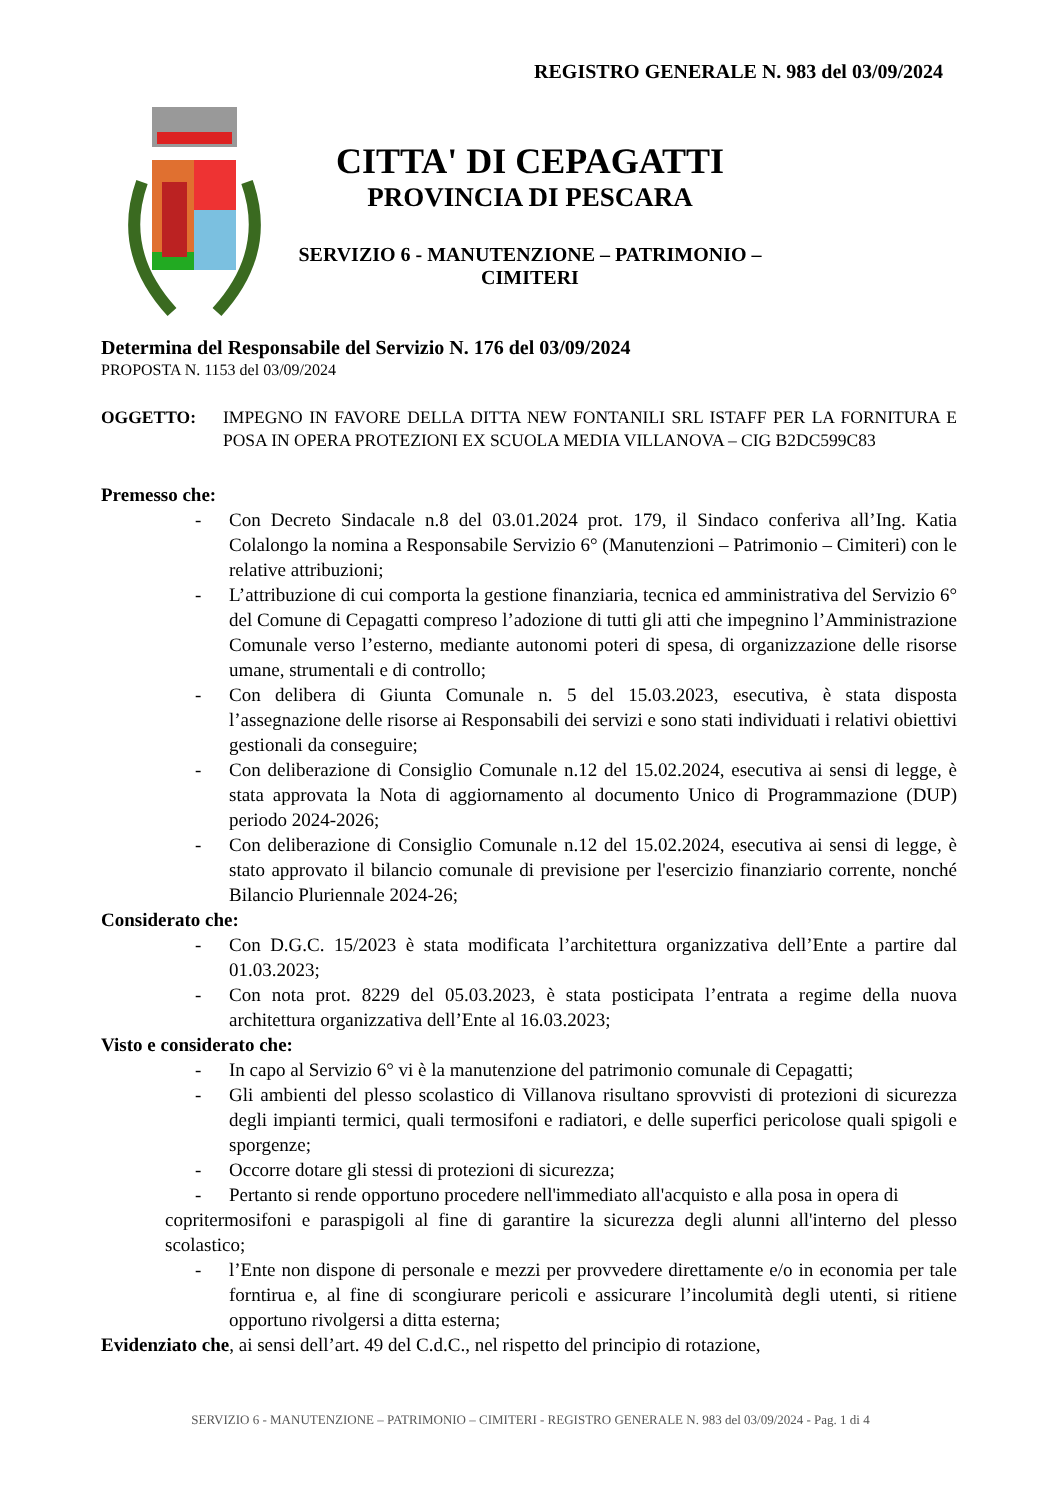REGISTRO GENERALE N. 983 del 03/09/2024
CITTA' DI CEPAGATTI
PROVINCIA DI PESCARA
SERVIZIO 6 - MANUTENZIONE – PATRIMONIO –
CIMITERI
Determina del Responsabile del Servizio N. 176 del 03/09/2024
PROPOSTA N. 1153 del 03/09/2024
OGGETTO: IMPEGNO IN FAVORE DELLA DITTA NEW FONTANILI SRL ISTAFF PER LA FORNITURA E POSA IN OPERA PROTEZIONI EX SCUOLA MEDIA VILLANOVA – CIG B2DC599C83
Premesso che:
- Con Decreto Sindacale n.8 del 03.01.2024 prot. 179, il Sindaco conferiva all’Ing. Katia Colalongo la nomina a Responsabile Servizio 6° (Manutenzioni – Patrimonio – Cimiteri) con le relative attribuzioni;
- L’attribuzione di cui comporta la gestione finanziaria, tecnica ed amministrativa del Servizio 6° del Comune di Cepagatti compreso l’adozione di tutti gli atti che impegnino l’Amministrazione Comunale verso l’esterno, mediante autonomi poteri di spesa, di organizzazione delle risorse umane, strumentali e di controllo;
- Con delibera di Giunta Comunale n. 5 del 15.03.2023, esecutiva, è stata disposta l’assegnazione delle risorse ai Responsabili dei servizi e sono stati individuati i relativi obiettivi gestionali da conseguire;
- Con deliberazione di Consiglio Comunale n.12 del 15.02.2024, esecutiva ai sensi di legge, è stata approvata la Nota di aggiornamento al documento Unico di Programmazione (DUP) periodo 2024-2026;
- Con deliberazione di Consiglio Comunale n.12 del 15.02.2024, esecutiva ai sensi di legge, è stato approvato il bilancio comunale di previsione per l'esercizio finanziario corrente, nonché Bilancio Pluriennale 2024-26;
Considerato che:
- Con D.G.C. 15/2023 è stata modificata l’architettura organizzativa dell’Ente a partire dal 01.03.2023;
- Con nota prot. 8229 del 05.03.2023, è stata posticipata l’entrata a regime della nuova architettura organizzativa dell’Ente al 16.03.2023;
Visto e considerato che:
- In capo al Servizio 6° vi è la manutenzione del patrimonio comunale di Cepagatti;
- Gli ambienti del plesso scolastico di Villanova risultano sprovvisti di protezioni di sicurezza degli impianti termici, quali termosifoni e radiatori, e delle superfici pericolose quali spigoli e sporgenze;
- Occorre dotare gli stessi di protezioni di sicurezza;
- Pertanto si rende opportuno procedere nell'immediato all'acquisto e alla posa in opera di
copritermosifoni e paraspigoli al fine di garantire la sicurezza degli alunni all'interno del plesso scolastico;
- l’Ente non dispone di personale e mezzi per provvedere direttamente e/o in economia per tale forntirua e, al fine di scongiurare pericoli e assicurare l’incolumità degli utenti, si ritiene opportuno rivolgersi a ditta esterna;
Evidenziato che, ai sensi dell’art. 49 del C.d.C., nel rispetto del principio di rotazione,
SERVIZIO 6 - MANUTENZIONE – PATRIMONIO – CIMITERI - REGISTRO GENERALE N. 983 del 03/09/2024 - Pag. 1 di 4